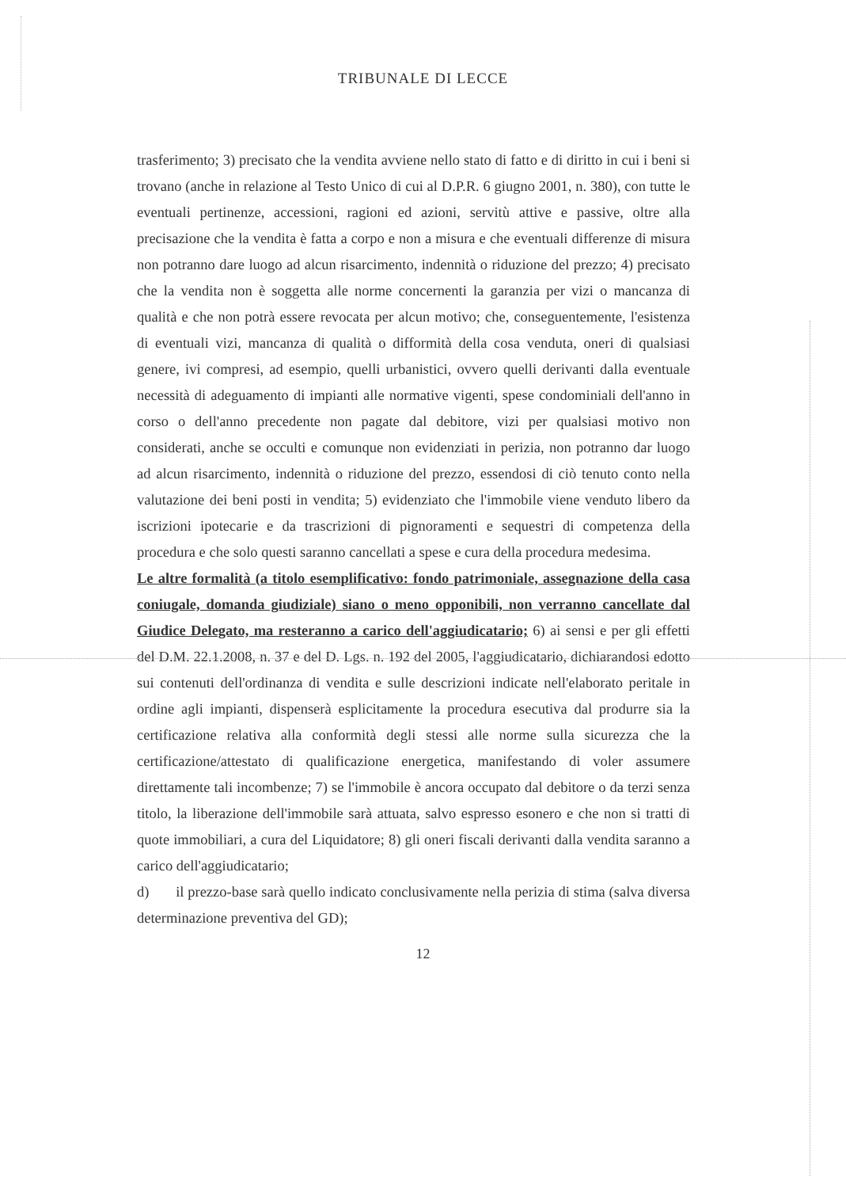TRIBUNALE DI LECCE
trasferimento; 3) precisato che la vendita avviene nello stato di fatto e di diritto in cui i beni si trovano (anche in relazione al Testo Unico di cui al D.P.R. 6 giugno 2001, n. 380), con tutte le eventuali pertinenze, accessioni, ragioni ed azioni, servitù attive e passive, oltre alla precisazione che la vendita è fatta a corpo e non a misura e che eventuali differenze di misura non potranno dare luogo ad alcun risarcimento, indennità o riduzione del prezzo; 4) precisato che la vendita non è soggetta alle norme concernenti la garanzia per vizi o mancanza di qualità e che non potrà essere revocata per alcun motivo; che, conseguentemente, l'esistenza di eventuali vizi, mancanza di qualità o difformità della cosa venduta, oneri di qualsiasi genere, ivi compresi, ad esempio, quelli urbanistici, ovvero quelli derivanti dalla eventuale necessità di adeguamento di impianti alle normative vigenti, spese condominiali dell'anno in corso o dell'anno precedente non pagate dal debitore, vizi per qualsiasi motivo non considerati, anche se occulti e comunque non evidenziati in perizia, non potranno dar luogo ad alcun risarcimento, indennità o riduzione del prezzo, essendosi di ciò tenuto conto nella valutazione dei beni posti in vendita; 5) evidenziato che l'immobile viene venduto libero da iscrizioni ipotecarie e da trascrizioni di pignoramenti e sequestri di competenza della procedura e che solo questi saranno cancellati a spese e cura della procedura medesima.
Le altre formalità (a titolo esemplificativo: fondo patrimoniale, assegnazione della casa coniugale, domanda giudiziale) siano o meno opponibili, non verranno cancellate dal Giudice Delegato, ma resteranno a carico dell'aggiudicatario; 6) ai sensi e per gli effetti del D.M. 22.1.2008, n. 37 e del D. Lgs. n. 192 del 2005, l'aggiudicatario, dichiarandosi edotto sui contenuti dell'ordinanza di vendita e sulle descrizioni indicate nell'elaborato peritale in ordine agli impianti, dispenserà esplicitamente la procedura esecutiva dal produrre sia la certificazione relativa alla conformità degli stessi alle norme sulla sicurezza che la certificazione/attestato di qualificazione energetica, manifestando di voler assumere direttamente tali incombenze; 7) se l'immobile è ancora occupato dal debitore o da terzi senza titolo, la liberazione dell'immobile sarà attuata, salvo espresso esonero e che non si tratti di quote immobiliari, a cura del Liquidatore; 8) gli oneri fiscali derivanti dalla vendita saranno a carico dell'aggiudicatario;
d) il prezzo-base sarà quello indicato conclusivamente nella perizia di stima (salva diversa determinazione preventiva del GD);
12